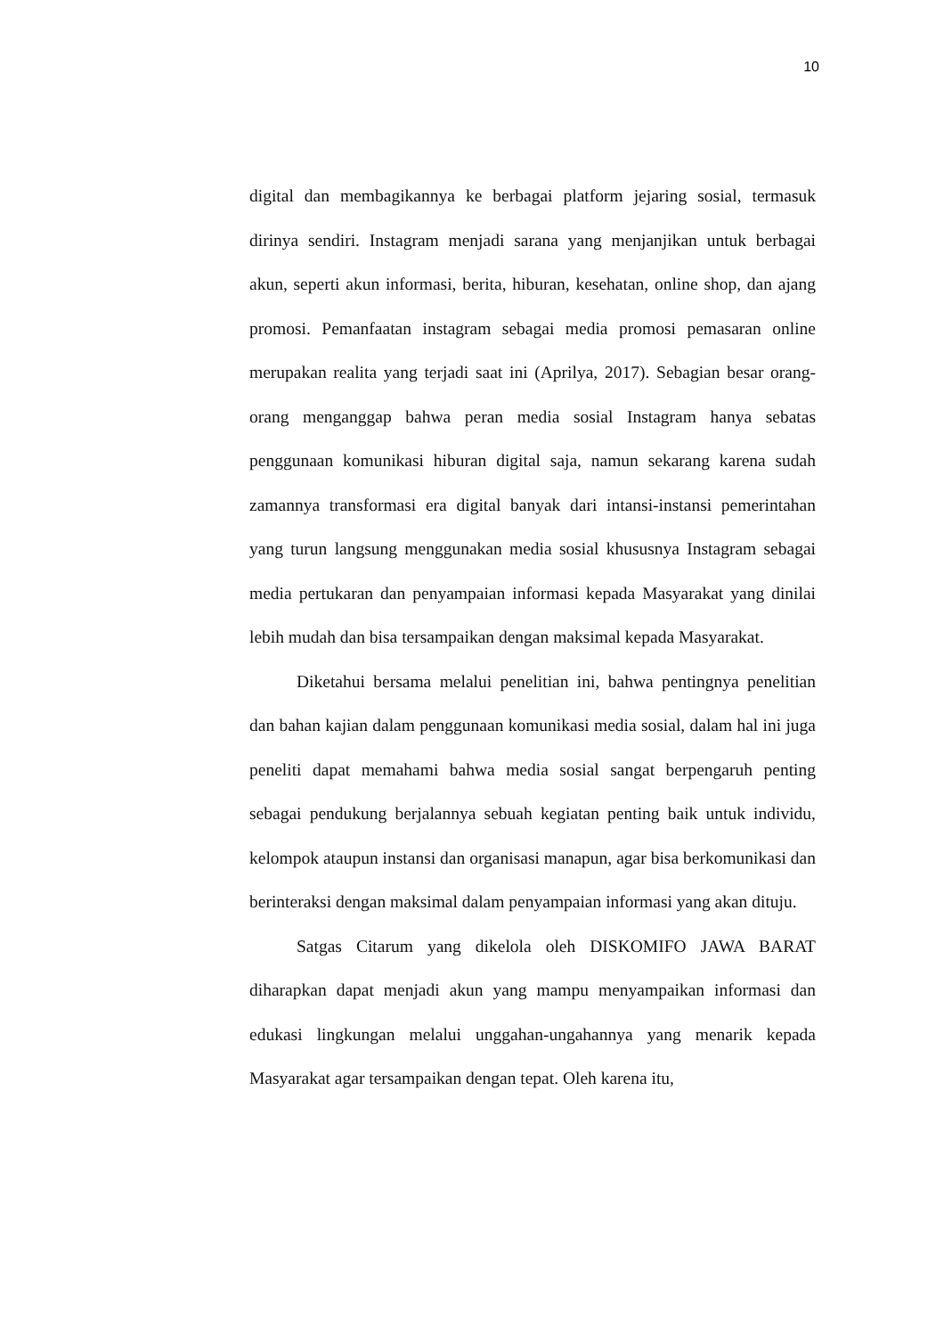10
digital dan membagikannya ke berbagai platform jejaring sosial, termasuk dirinya sendiri. Instagram menjadi sarana yang menjanjikan untuk berbagai akun, seperti akun informasi, berita, hiburan, kesehatan, online shop, dan ajang promosi. Pemanfaatan instagram sebagai media promosi pemasaran online merupakan realita yang terjadi saat ini (Aprilya, 2017). Sebagian besar orang-orang menganggap bahwa peran media sosial Instagram hanya sebatas penggunaan komunikasi hiburan digital saja, namun sekarang karena sudah zamannya transformasi era digital banyak dari intansi-instansi pemerintahan yang turun langsung menggunakan media sosial khususnya Instagram sebagai media pertukaran dan penyampaian informasi kepada Masyarakat yang dinilai lebih mudah dan bisa tersampaikan dengan maksimal kepada Masyarakat.
Diketahui bersama melalui penelitian ini, bahwa pentingnya penelitian dan bahan kajian dalam penggunaan komunikasi media sosial, dalam hal ini juga peneliti dapat memahami bahwa media sosial sangat berpengaruh penting sebagai pendukung berjalannya sebuah kegiatan penting baik untuk individu, kelompok ataupun instansi dan organisasi manapun, agar bisa berkomunikasi dan berinteraksi dengan maksimal dalam penyampaian informasi yang akan dituju.
Satgas Citarum yang dikelola oleh DISKOMIFO JAWA BARAT diharapkan dapat menjadi akun yang mampu menyampaikan informasi dan edukasi lingkungan melalui unggahan-ungahannya yang menarik kepada Masyarakat agar tersampaikan dengan tepat. Oleh karena itu,